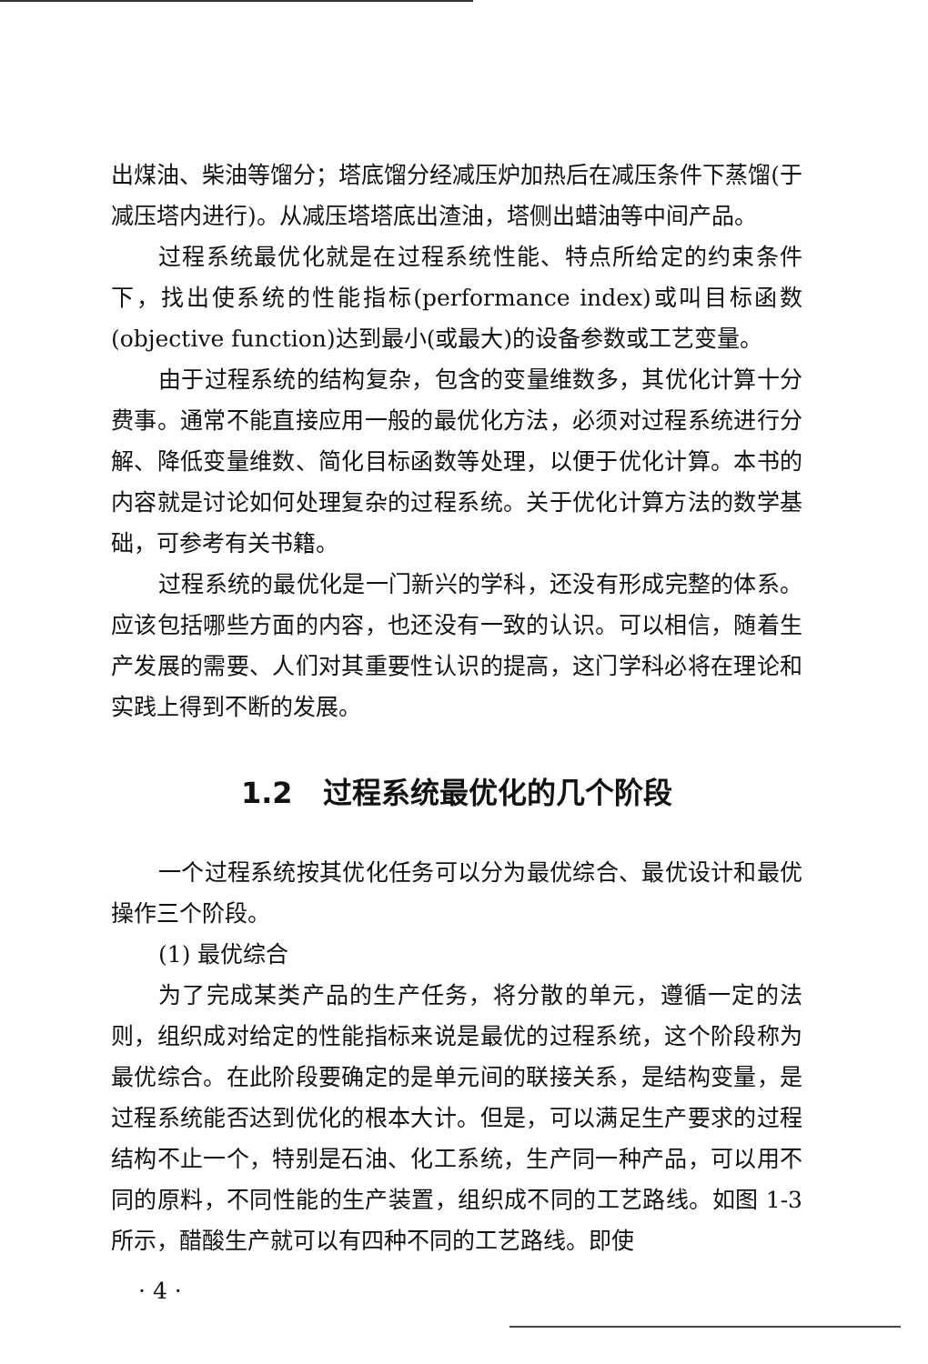出煤油、柴油等馏分；塔底馏分经减压炉加热后在减压条件下蒸馏(于减压塔内进行)。从减压塔塔底出渣油，塔侧出蜡油等中间产品。
过程系统最优化就是在过程系统性能、特点所给定的约束条件下，找出使系统的性能指标(performance index)或叫目标函数(objective function)达到最小(或最大)的设备参数或工艺变量。
由于过程系统的结构复杂，包含的变量维数多，其优化计算十分费事。通常不能直接应用一般的最优化方法，必须对过程系统进行分解、降低变量维数、简化目标函数等处理，以便于优化计算。本书的内容就是讨论如何处理复杂的过程系统。关于优化计算方法的数学基础，可参考有关书籍。
过程系统的最优化是一门新兴的学科，还没有形成完整的体系。应该包括哪些方面的内容，也还没有一致的认识。可以相信，随着生产发展的需要、人们对其重要性认识的提高，这门学科必将在理论和实践上得到不断的发展。
1.2 过程系统最优化的几个阶段
一个过程系统按其优化任务可以分为最优综合、最优设计和最优操作三个阶段。
(1) 最优综合
为了完成某类产品的生产任务，将分散的单元，遵循一定的法则，组织成对给定的性能指标来说是最优的过程系统，这个阶段称为最优综合。在此阶段要确定的是单元间的联接关系，是结构变量，是过程系统能否达到优化的根本大计。但是，可以满足生产要求的过程结构不止一个，特别是石油、化工系统，生产同一种产品，可以用不同的原料，不同性能的生产装置，组织成不同的工艺路线。如图 1-3 所示，醋酸生产就可以有四种不同的工艺路线。即使
· 4 ·